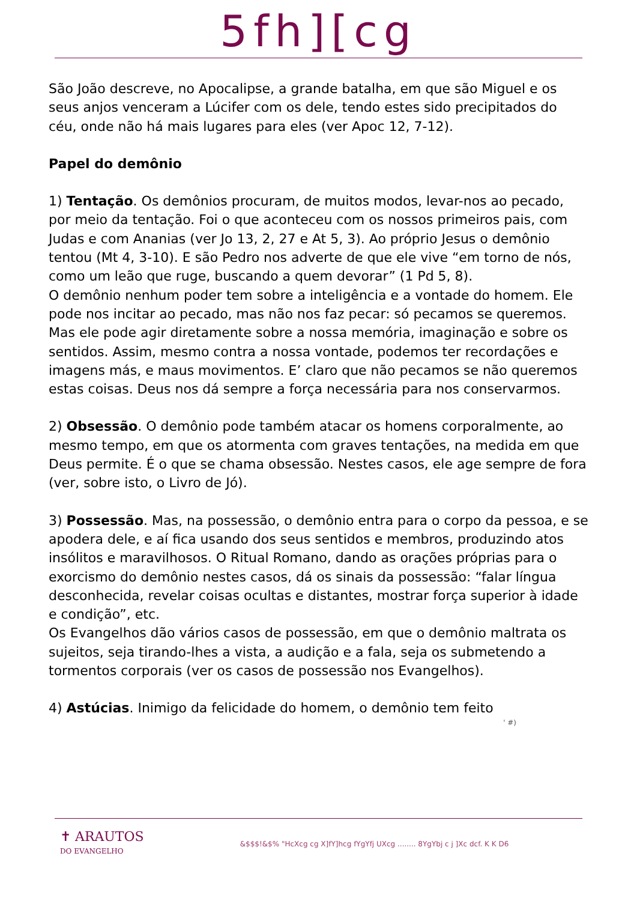5fh][cg
São João descreve, no Apocalipse, a grande batalha, em que são Miguel e os seus anjos venceram a Lúcifer com os dele, tendo estes sido precipitados do céu, onde não há mais lugares para eles (ver Apoc 12, 7-12).
Papel do demônio
1) Tentação. Os demônios procuram, de muitos modos, levar-nos ao pecado, por meio da tentação. Foi o que aconteceu com os nossos primeiros pais, com Judas e com Ananias (ver Jo 13, 2, 27 e At 5, 3). Ao próprio Jesus o demônio tentou (Mt 4, 3-10). E são Pedro nos adverte de que ele vive “em torno de nós, como um leão que ruge, buscando a quem devorar” (1 Pd 5, 8).
O demônio nenhum poder tem sobre a inteligência e a vontade do homem. Ele pode nos incitar ao pecado, mas não nos faz pecar: só pecamos se queremos. Mas ele pode agir diretamente sobre a nossa memória, imaginação e sobre os sentidos. Assim, mesmo contra a nossa vontade, podemos ter recordações e imagens más, e maus movimentos. E’ claro que não pecamos se não queremos estas coisas. Deus nos dá sempre a força necessária para nos conservarmos.
2) Obsessão. O demônio pode também atacar os homens corporalmente, ao mesmo tempo, em que os atormenta com graves tentações, na medida em que Deus permite. É o que se chama obsessão. Nestes casos, ele age sempre de fora (ver, sobre isto, o Livro de Jó).
3) Possessão. Mas, na possessão, o demônio entra para o corpo da pessoa, e se apodera dele, e aí fica usando dos seus sentidos e membros, produzindo atos insólitos e maravilhosos. O Ritual Romano, dando as orações próprias para o exorcismo do demônio nestes casos, dá os sinais da possessão: “falar língua desconhecida, revelar coisas ocultas e distantes, mostrar força superior à idade e condição”, etc.
Os Evangelhos dão vários casos de possessão, em que o demônio maltrata os sujeitos, seja tirando-lhes a vista, a audição e a fala, seja os submetendo a tormentos corporais (ver os casos de possessão nos Evangelhos).
4) Astúcias. Inimigo da felicidade do homem, o demônio tem feito
' #)
✝ ARAUTOS
DO EVANGELHO
&$$$!&$% "HcXcg cg X]fY]hcg fYgYfj UXcg ........ 8YgYbj c j ]Xc dcf. K K D6